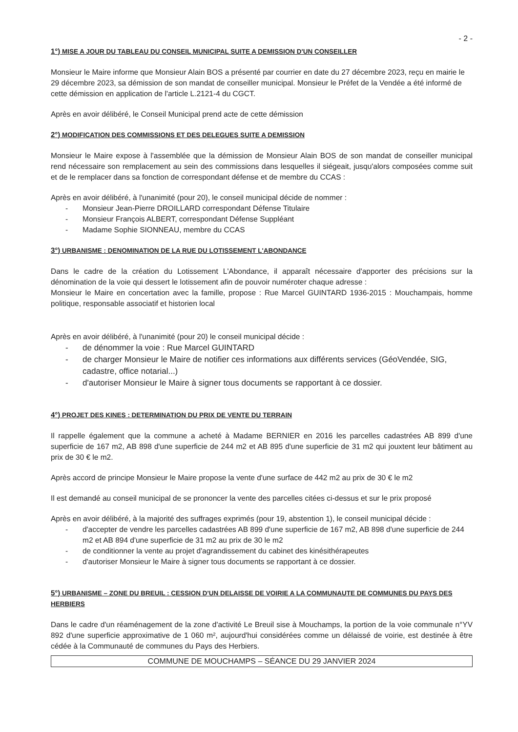- 2 -
1°) MISE A JOUR DU TABLEAU DU CONSEIL MUNICIPAL SUITE A DEMISSION D'UN CONSEILLER
Monsieur le Maire informe que Monsieur Alain BOS a présenté par courrier en date du 27 décembre 2023, reçu en mairie le 29 décembre 2023, sa démission de son mandat de conseiller municipal. Monsieur le Préfet de la Vendée a été informé de cette démission en application de l'article L.2121-4 du CGCT.
Après en avoir délibéré, le Conseil Municipal prend acte de cette démission
2°) MODIFICATION DES COMMISSIONS ET DES DELEGUES SUITE A DEMISSION
Monsieur le Maire expose à l'assemblée que la démission de Monsieur Alain BOS de son mandat de conseiller municipal rend nécessaire son remplacement au sein des commissions dans lesquelles il siégeait, jusqu'alors composées comme suit et de le remplacer dans sa fonction de correspondant défense et de membre du CCAS :
Après en avoir délibéré, à l'unanimité (pour 20), le conseil municipal décide de nommer :
- Monsieur Jean-Pierre DROILLARD correspondant Défense Titulaire
- Monsieur François ALBERT, correspondant Défense Suppléant
- Madame Sophie SIONNEAU, membre du CCAS
3°) URBANISME : DENOMINATION DE LA RUE DU LOTISSEMENT L'ABONDANCE
Dans le cadre de la création du Lotissement L'Abondance, il apparaît nécessaire d'apporter des précisions sur la dénomination de la voie qui dessert le lotissement afin de pouvoir numéroter chaque adresse :
Monsieur le Maire en concertation avec la famille, propose : Rue Marcel GUINTARD 1936-2015 : Mouchampais, homme politique, responsable associatif et historien local
Après en avoir délibéré, à l'unanimité (pour 20) le conseil municipal décide :
- de dénommer la voie : Rue Marcel GUINTARD
- de charger Monsieur le Maire de notifier ces informations aux différents services (GéoVendée, SIG, cadastre, office notarial...)
- d'autoriser Monsieur le Maire à signer tous documents se rapportant à ce dossier.
4°) PROJET DES KINES : DETERMINATION DU PRIX DE VENTE DU TERRAIN
Il rappelle également que la commune a acheté à Madame BERNIER en 2016 les parcelles cadastrées AB 899 d'une superficie de 167 m2, AB 898 d'une superficie de 244 m2 et AB 895 d'une superficie de 31 m2 qui jouxtent leur bâtiment au prix de 30 € le m2.
Après accord de principe Monsieur le Maire propose la vente d'une surface de 442 m2 au prix de 30 € le m2
Il est demandé au conseil municipal de se prononcer la vente des parcelles citées ci-dessus et sur le prix proposé
Après en avoir délibéré, à la majorité des suffrages exprimés (pour 19, abstention 1), le conseil municipal décide :
- d'accepter de vendre les parcelles cadastrées AB 899 d'une superficie de 167 m2, AB 898 d'une superficie de 244 m2 et AB 894 d'une superficie de 31 m2 au prix de 30 le m2
- de conditionner la vente au projet d'agrandissement du cabinet des kinésithérapeutes
- d'autoriser Monsieur le Maire à signer tous documents se rapportant à ce dossier.
5°) URBANISME – ZONE DU BREUIL : CESSION D'UN DELAISSE DE VOIRIE A LA COMMUNAUTE DE COMMUNES DU PAYS DES HERBIERS
Dans le cadre d'un réaménagement de la zone d'activité Le Breuil sise à Mouchamps, la portion de la voie communale n°YV 892 d'une superficie approximative de 1 060 m², aujourd'hui considérées comme un délaissé de voirie, est destinée à être cédée à la Communauté de communes du Pays des Herbiers.
COMMUNE DE MOUCHAMPS – SÉANCE DU 29 JANVIER 2024